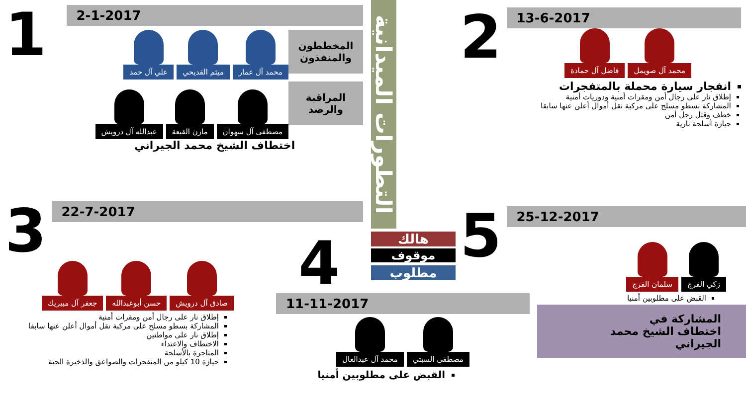1
2-1-2017
محمد آل عمار ميثم القديحي علي آل حمد
مصطفى آل سهوان مازن القبعة عبدالله آل درويش
المخططون والمنفذون
المراقبة والرصد
اختطاف الشيخ محمد الجيراني
التطورات الميدانية
هالك
موقوف
مطلوب
2
13-6-2017
محمد آل صويمل فاضل آل حمادة
انفجار سيارة محملة بالمتفجرات
إطلاق نار على رجال أمن ومقرات أمنية ودوريات أمنية
المشاركة بسطو مسلح على مركبة نقل أموال أعلن عنها سابقا
خطف وقتل رجل أمن
حيازة أسلحة نارية
3
22-7-2017
صادق آل درويش حسن أبوعبدالله جعفر آل مبيريك
إطلاق نار على رجال أمن ومقرات أمنية
المشاركة بسطو مسلح على مركبة نقل أموال أعلن عنها سابقا
إطلاق نار على مواطنين
الاختطاف والاعتداء
المتاجرة بالأسلحة
حيازة 10 كيلو من المتفجرات والصواعق والذخيرة الحية
4
11-11-2017
مصطفى السبتي محمد آل عبدالعال
القبض على مطلوبين أمنيا
5
25-12-2017
زكي الفرج سلمان الفرج
القبض على مطلوبين أمنيا
المشاركة في
اختطاف الشيخ محمد الجيراني